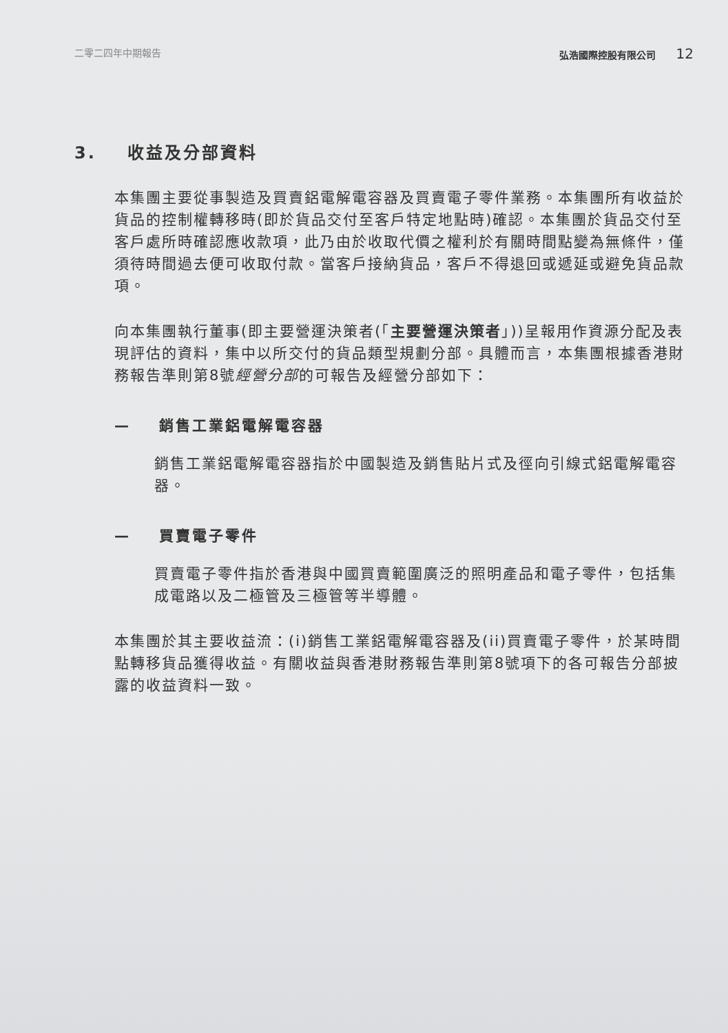二零二四年中期報告 弘浩國際控股有限公司 12
3. 收益及分部資料
本集團主要從事製造及買賣鋁電解電容器及買賣電子零件業務。本集團所有收益於貨品的控制權轉移時(即於貨品交付至客戶特定地點時)確認。本集團於貨品交付至客戶處所時確認應收款項，此乃由於收取代價之權利於有關時間點變為無條件，僅須待時間過去便可收取付款。當客戶接納貨品，客戶不得退回或遞延或避免貨品款項。
向本集團執行董事(即主要營運決策者(「主要營運決策者」))呈報用作資源分配及表現評估的資料，集中以所交付的貨品類型規劃分部。具體而言，本集團根據香港財務報告準則第8號經營分部的可報告及經營分部如下：
— 銷售工業鋁電解電容器
銷售工業鋁電解電容器指於中國製造及銷售貼片式及徑向引線式鋁電解電容器。
— 買賣電子零件
買賣電子零件指於香港與中國買賣範圍廣泛的照明產品和電子零件，包括集成電路以及二極管及三極管等半導體。
本集團於其主要收益流：(i)銷售工業鋁電解電容器及(ii)買賣電子零件，於某時間點轉移貨品獲得收益。有關收益與香港財務報告準則第8號項下的各可報告分部披露的收益資料一致。